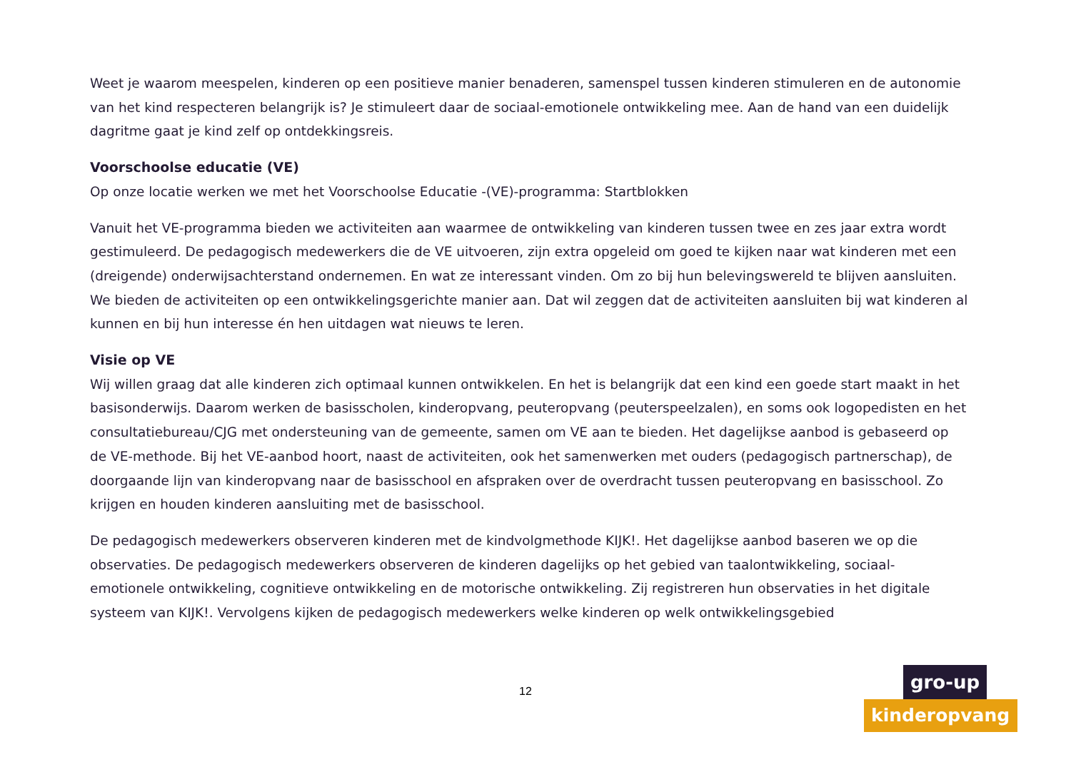Weet je waarom meespelen, kinderen op een positieve manier benaderen, samenspel tussen kinderen stimuleren en de autonomie van het kind respecteren belangrijk is? Je stimuleert daar de sociaal-emotionele ontwikkeling mee. Aan de hand van een duidelijk dagritme gaat je kind zelf op ontdekkingsreis.
Voorschoolse educatie (VE)
Op onze locatie werken we met het Voorschoolse Educatie -(VE)-programma: Startblokken
Vanuit het VE-programma bieden we activiteiten aan waarmee de ontwikkeling van kinderen tussen twee en zes jaar extra wordt gestimuleerd. De pedagogisch medewerkers die de VE uitvoeren, zijn extra opgeleid om goed te kijken naar wat kinderen met een (dreigende) onderwijsachterstand ondernemen. En wat ze interessant vinden. Om zo bij hun belevingswereld te blijven aansluiten. We bieden de activiteiten op een ontwikkelingsgerichte manier aan. Dat wil zeggen dat de activiteiten aansluiten bij wat kinderen al kunnen en bij hun interesse én hen uitdagen wat nieuws te leren.
Visie op VE
Wij willen graag dat alle kinderen zich optimaal kunnen ontwikkelen. En het is belangrijk dat een kind een goede start maakt in het basisonderwijs. Daarom werken de basisscholen, kinderopvang, peuteropvang (peuterspeelzalen), en soms ook logopedisten en het consultatiebureau/CJG met ondersteuning van de gemeente, samen om VE aan te bieden. Het dagelijkse aanbod is gebaseerd op de VE-methode. Bij het VE-aanbod hoort, naast de activiteiten, ook het samenwerken met ouders (pedagogisch partnerschap), de doorgaande lijn van kinderopvang naar de basisschool en afspraken over de overdracht tussen peuteropvang en basisschool. Zo krijgen en houden kinderen aansluiting met de basisschool.
De pedagogisch medewerkers observeren kinderen met de kindvolgmethode KIJK!. Het dagelijkse aanbod baseren we op die observaties. De pedagogisch medewerkers observeren de kinderen dagelijks op het gebied van taalontwikkeling, sociaal-emotionele ontwikkeling, cognitieve ontwikkeling en de motorische ontwikkeling. Zij registreren hun observaties in het digitale systeem van KIJK!. Vervolgens kijken de pedagogisch medewerkers welke kinderen op welk ontwikkelingsgebied
12
gro-up
kinderopvang